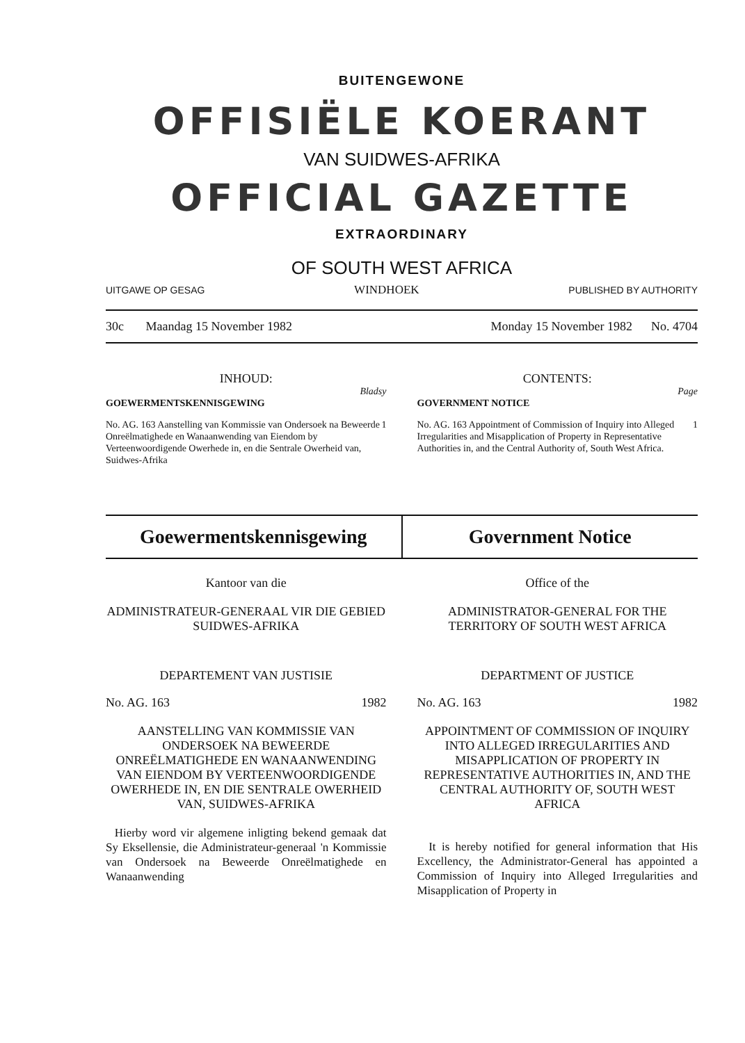BUITENGEWONE
OFFISIËLE KOERANT
VAN SUIDWES-AFRIKA
OFFICIAL GAZETTE
EXTRAORDINARY
OF SOUTH WEST AFRICA
UITGAWE OP GESAG WINDHOEK PUBLISHED BY AUTHORITY
30c Maandag 15 November 1982 Monday 15 November 1982 No. 4704
INHOUD:
Bladsy
GOEWERMENTSKENNISGEWING
No. AG. 163 Aanstelling van Kommissie van Ondersoek na Beweerde Onreëlmatighede en Wanaanwending van Eiendom by Verteenwoordigende Owerhede in, en die Sentrale Owerheid van, Suidwes-Afrika 1
CONTENTS:
Page
GOVERNMENT NOTICE
No. AG. 163 Appointment of Commission of Inquiry into Alleged Irregularities and Misapplication of Property in Representative Authorities in, and the Central Authority of, South West Africa. 1
Goewermentskennisgewing Government Notice
Kantoor van die
ADMINISTRATEUR-GENERAAL VIR DIE GEBIED SUIDWES-AFRIKA
DEPARTEMENT VAN JUSTISIE
No. AG. 163 1982
AANSTELLING VAN KOMMISSIE VAN ONDERSOEK NA BEWEERDE ONREËLMATIGHEDE EN WANAANWENDING VAN EIENDOM BY VERTEENWOORDIGENDE OWERHEDE IN, EN DIE SENTRALE OWERHEID VAN, SUIDWES-AFRIKA
Hierby word vir algemene inligting bekend gemaak dat Sy Eksellensie, die Administrateur-generaal 'n Kommissie van Ondersoek na Beweerde Onreëlmatighede en Wanaanwending
Office of the
ADMINISTRATOR-GENERAL FOR THE TERRITORY OF SOUTH WEST AFRICA
DEPARTMENT OF JUSTICE
No. AG. 163 1982
APPOINTMENT OF COMMISSION OF INQUIRY INTO ALLEGED IRREGULARITIES AND MISAPPLICATION OF PROPERTY IN REPRESENTATIVE AUTHORITIES IN, AND THE CENTRAL AUTHORITY OF, SOUTH WEST AFRICA
It is hereby notified for general information that His Excellency, the Administrator-General has appointed a Commission of Inquiry into Alleged Irregularities and Misapplication of Property in